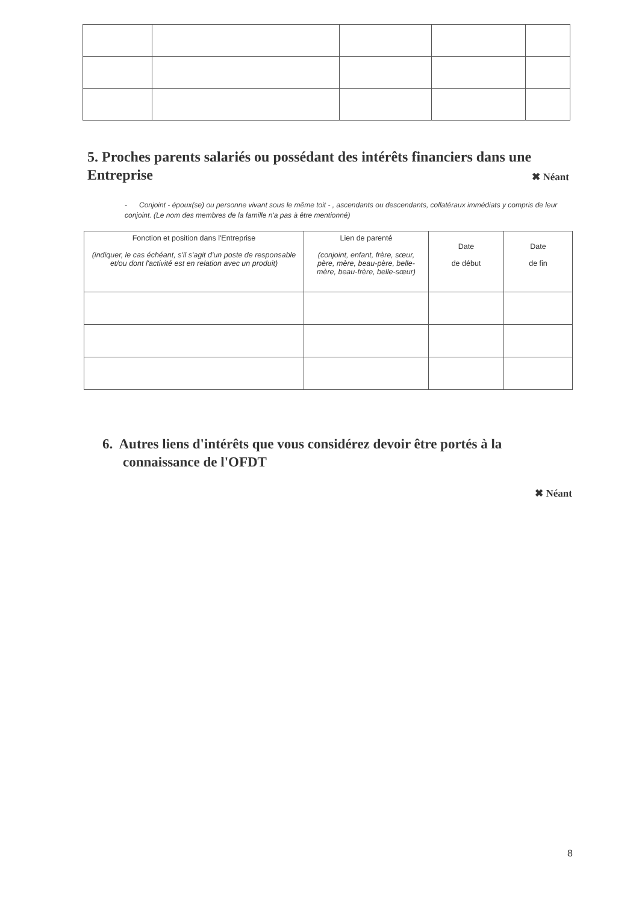5. Proches parents salariés ou possédant des intérêts financiers dans une Entreprise
✖ Néant
- Conjoint - époux(se) ou personne vivant sous le même toit - , ascendants ou descendants, collatéraux immédiats y compris de leur conjoint. (Le nom des membres de la famille n'a pas à être mentionné)
| Fonction et position dans l'Entreprise (indiquer, le cas échéant, s'il s'agit d'un poste de responsable et/ou dont l'activité est en relation avec un produit) | Lien de parenté (conjoint, enfant, frère, sœur, père, mère, beau-père, belle-mère, beau-frère, belle-sœur) | Date de début | Date de fin |
| --- | --- | --- | --- |
6. Autres liens d'intérêts que vous considérez devoir être portés à la connaissance de l'OFDT
✖ Néant
8